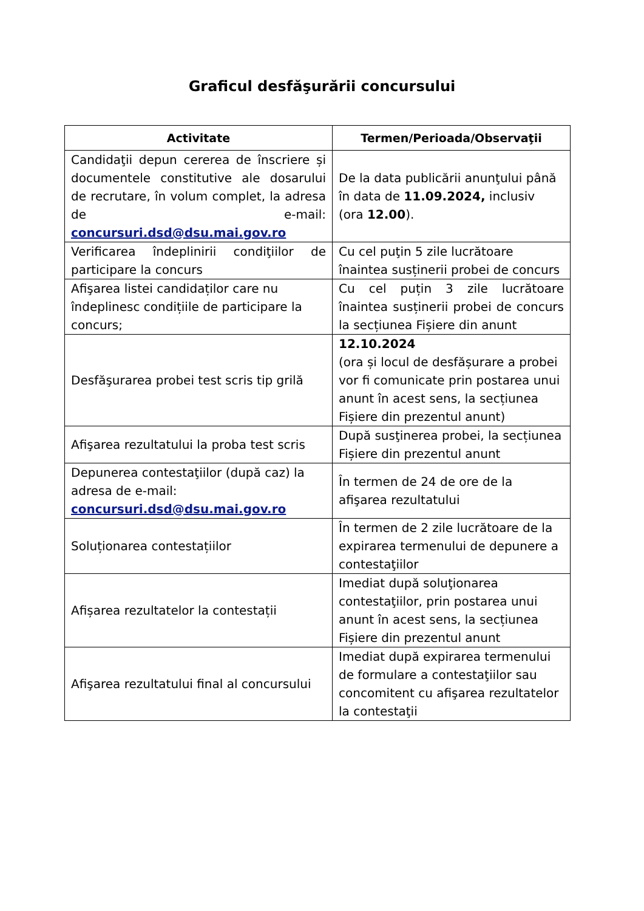Graficul desfăşurării concursului
| Activitate | Termen/Perioada/Observaţii |
| --- | --- |
| Candidaţii depun cererea de înscriere și documentele constitutive ale dosarului de recrutare, în volum complet, la adresa de e-mail: concursuri.dsd@dsu.mai.gov.ro | De la data publicării anunţului până în data de 11.09.2024, inclusiv (ora 12.00 ). |
| Verificarea îndeplinirii condiţiilor de participare la concurs | Cu cel puţin 5 zile lucrătoare înaintea susținerii probei de concurs |
| Afişarea listei candidaților care nu îndeplinesc condițiile de participare la concurs; | Cu cel puțin 3 zile lucrătoare înaintea susținerii probei de concurs la secțiunea Fișiere din anunt |
| Desfăşurarea probei test scris tip grilă | 12.10.2024 (ora și locul de desfășurare a probei vor fi comunicate prin postarea unui anunt în acest sens, la secțiunea Fișiere din prezentul anunt) |
| Afişarea rezultatului la proba test scris | După susţinerea probei, la secțiunea Fișiere din prezentul anunt |
| Depunerea contestaţiilor (după caz) la adresa de e-mail: concursuri.dsd@dsu.mai.gov.ro | În termen de 24 de ore de la afişarea rezultatului |
| Soluționarea contestațiilor | În termen de 2 zile lucrătoare de la expirarea termenului de depunere a contestaţiilor |
| Afișarea rezultatelor la contestații | Imediat după soluţionarea contestaţiilor, prin postarea unui anunt în acest sens, la secțiunea Fișiere din prezentul anunt |
| Afişarea rezultatului final al concursului | Imediat după expirarea termenului de formulare a contestaţiilor sau concomitent cu afişarea rezultatelor la contestaţii |